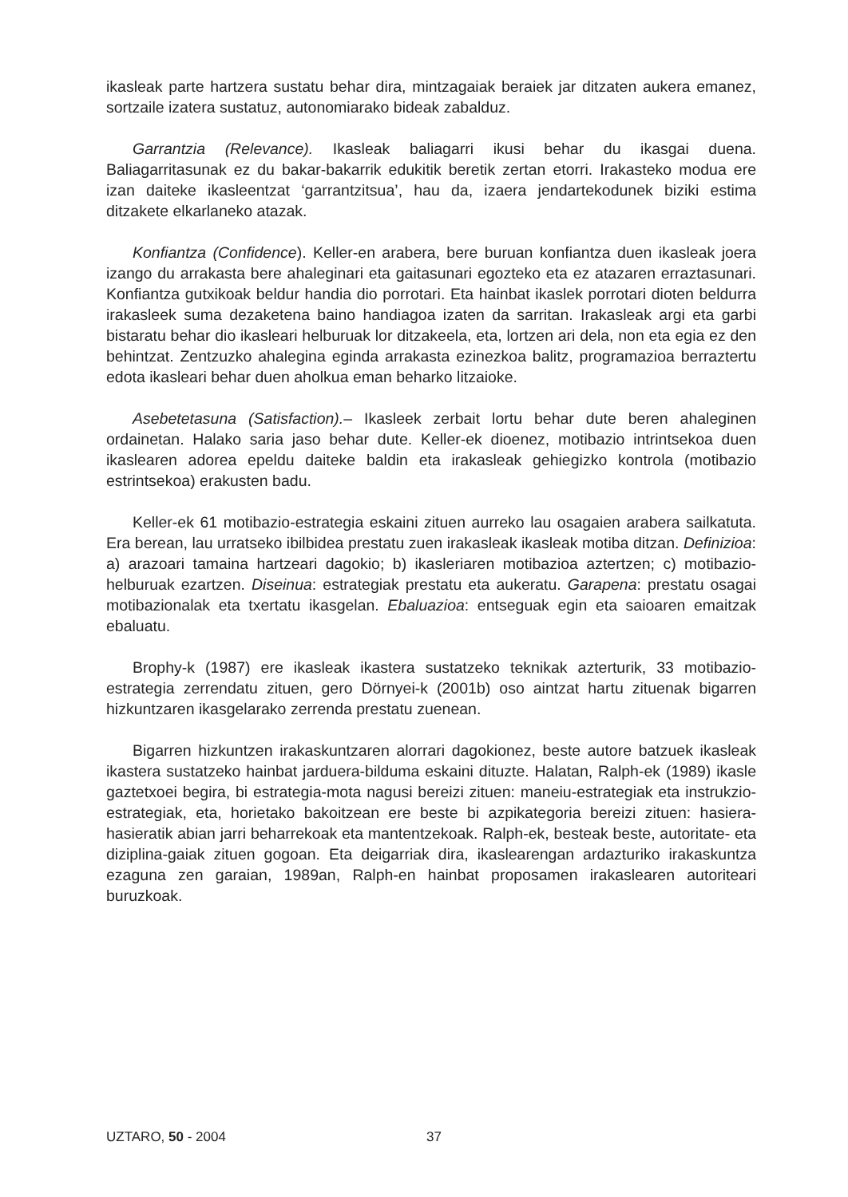ikasleak parte hartzera sustatu behar dira, mintzagaiak beraiek jar ditzaten aukera emanez, sortzaile izatera sustatuz, autonomiarako bideak zabalduz.
Garrantzia (Relevance). Ikasleak baliagarri ikusi behar du ikasgai duena. Baliagarritasunak ez du bakar-bakarrik edukitik beretik zertan etorri. Irakasteko modua ere izan daiteke ikasleentzat ‘garrantzitsua’, hau da, izaera jendartekodunek biziki estima ditzakete elkarlaneko atazak.
Konfiantza (Confidence). Keller-en arabera, bere buruan konfiantza duen ikasleak joera izango du arrakasta bere ahaleginari eta gaitasunari egozteko eta ez atazaren erraztasunari. Konfiantza gutxikoak beldur handia dio porrotari. Eta hainbat ikaslek porrotari dioten beldurra irakasleek suma dezaketena baino handiagoa izaten da sarritan. Irakasleak argi eta garbi bistaratu behar dio ikasleari helburuak lor ditzakeela, eta, lortzen ari dela, non eta egia ez den behintzat. Zentzuzko ahalegina eginda arrakasta ezinezkoa balitz, programazioa berraztertu edota ikasleari behar duen aholkua eman beharko litzaioke.
Asebetetasuna (Satisfaction).– Ikasleek zerbait lortu behar dute beren ahaleginen ordainetan. Halako saria jaso behar dute. Keller-ek dioenez, motibazio intrintsekoa duen ikaslearen adorea epeldu daiteke baldin eta irakasleak gehiegizko kontrola (motibazio estrintsekoa) erakusten badu.
Keller-ek 61 motibazio-estrategia eskaini zituen aurreko lau osagaien arabera sailkatuta. Era berean, lau urratseko ibilbidea prestatu zuen irakasleak ikasleak motiba ditzan. Definizioa: a) arazoari tamaina hartzeari dagokio; b) ikasleriaren motibazioa aztertzen; c) motibazio-helburuak ezartzen. Diseinua: estrategiak prestatu eta aukeratu. Garapena: prestatu osagai motibazionalak eta txertatu ikasgelan. Ebaluazioa: entseguak egin eta saioaren emaitzak ebaluatu.
Brophy-k (1987) ere ikasleak ikastera sustatzeko teknikak azterturik, 33 motibazio-estrategia zerrendatu zituen, gero Dörnyei-k (2001b) oso aintzat hartu zituenak bigarren hizkuntzaren ikasgelarako zerrenda prestatu zuenean.
Bigarren hizkuntzen irakaskuntzaren alorrari dagokionez, beste autore batzuek ikasleak ikastera sustatzeko hainbat jarduera-bilduma eskaini dituzte. Halatan, Ralph-ek (1989) ikasle gaztetxoei begira, bi estrategia-mota nagusi bereizi zituen: maneiu-estrategiak eta instrukzio-estrategiak, eta, horietako bakoitzean ere beste bi azpikategoria bereizi zituen: hasiera-hasieratik abian jarri beharrekoak eta mantentzekoak. Ralph-ek, besteak beste, autoritate- eta diziplina-gaiak zituen gogoan. Eta deigarriak dira, ikaslearengan ardazturiko irakaskuntza ezaguna zen garaian, 1989an, Ralph-en hainbat proposamen irakaslearen autoriteari buruzkoak.
UZTARO, 50 - 2004 37